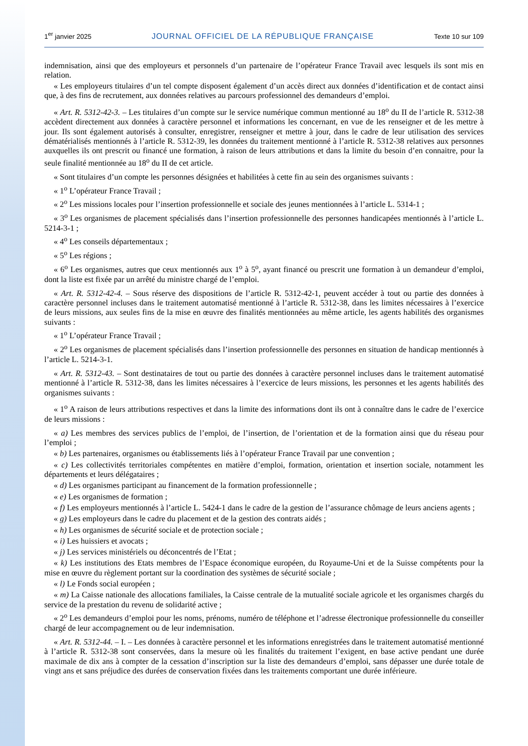1<sup>er</sup> janvier 2025 JOURNAL OFFICIEL DE LA RÉPUBLIQUE FRANÇAISE Texte 10 sur 109
indemnisation, ainsi que des employeurs et personnels d’un partenaire de l’opérateur France Travail avec lesquels ils sont mis en relation.
« Les employeurs titulaires d’un tel compte disposent également d’un accès direct aux données d’identification et de contact ainsi que, à des fins de recrutement, aux données relatives au parcours professionnel des demandeurs d’emploi.
« Art. R. 5312-42-3. – Les titulaires d’un compte sur le service numérique commun mentionné au 18<sup>o</sup> du II de l’article R. 5312-38 accèdent directement aux données à caractère personnel et informations les concernant, en vue de les renseigner et de les mettre à jour. Ils sont également autorisés à consulter, enregistrer, renseigner et mettre à jour, dans le cadre de leur utilisation des services dématérialisés mentionnés à l’article R. 5312-39, les données du traitement mentionné à l’article R. 5312-38 relatives aux personnes auxquelles ils ont prescrit ou financé une formation, à raison de leurs attributions et dans la limite du besoin d’en connaitre, pour la seule finalité mentionnée au 18<sup>o</sup> du II de cet article.
« Sont titulaires d’un compte les personnes désignées et habilitées à cette fin au sein des organismes suivants :
« 1<sup>o</sup> L’opérateur France Travail ;
« 2<sup>o</sup> Les missions locales pour l’insertion professionnelle et sociale des jeunes mentionnées à l’article L. 5314-1 ;
« 3<sup>o</sup> Les organismes de placement spécialisés dans l’insertion professionnelle des personnes handicapées mentionnés à l’article L. 5214-3-1 ;
« 4<sup>o</sup> Les conseils départementaux ;
« 5<sup>o</sup> Les régions ;
« 6<sup>o</sup> Les organismes, autres que ceux mentionnés aux 1<sup>o</sup> à 5<sup>o</sup>, ayant financé ou prescrit une formation à un demandeur d’emploi, dont la liste est fixée par un arrêté du ministre chargé de l’emploi.
« Art. R. 5312-42-4. – Sous réserve des dispositions de l’article R. 5312-42-1, peuvent accéder à tout ou partie des données à caractère personnel incluses dans le traitement automatisé mentionné à l’article R. 5312-38, dans les limites nécessaires à l’exercice de leurs missions, aux seules fins de la mise en œuvre des finalités mentionnées au même article, les agents habilités des organismes suivants :
« 1<sup>o</sup> L’opérateur France Travail ;
« 2<sup>o</sup> Les organismes de placement spécialisés dans l’insertion professionnelle des personnes en situation de handicap mentionnés à l’article L. 5214-3-1.
« Art. R. 5312-43. – Sont destinataires de tout ou partie des données à caractère personnel incluses dans le traitement automatisé mentionné à l’article R. 5312-38, dans les limites nécessaires à l’exercice de leurs missions, les personnes et les agents habilités des organismes suivants :
« 1<sup>o</sup> A raison de leurs attributions respectives et dans la limite des informations dont ils ont à connaître dans le cadre de l’exercice de leurs missions :
« a) Les membres des services publics de l’emploi, de l’insertion, de l’orientation et de la formation ainsi que du réseau pour l’emploi ;
« b) Les partenaires, organismes ou établissements liés à l’opérateur France Travail par une convention ;
« c) Les collectivités territoriales compétentes en matière d’emploi, formation, orientation et insertion sociale, notamment les départements et leurs délégataires ;
« d) Les organismes participant au financement de la formation professionnelle ;
« e) Les organismes de formation ;
« f) Les employeurs mentionnés à l’article L. 5424-1 dans le cadre de la gestion de l’assurance chômage de leurs anciens agents ;
« g) Les employeurs dans le cadre du placement et de la gestion des contrats aidés ;
« h) Les organismes de sécurité sociale et de protection sociale ;
« i) Les huissiers et avocats ;
« j) Les services ministériels ou déconcentrés de l’Etat ;
« k) Les institutions des Etats membres de l’Espace économique européen, du Royaume-Uni et de la Suisse compétents pour la mise en œuvre du règlement portant sur la coordination des systèmes de sécurité sociale ;
« l) Le Fonds social européen ;
« m) La Caisse nationale des allocations familiales, la Caisse centrale de la mutualité sociale agricole et les organismes chargés du service de la prestation du revenu de solidarité active ;
« 2<sup>o</sup> Les demandeurs d’emploi pour les noms, prénoms, numéro de téléphone et l’adresse électronique professionnelle du conseiller chargé de leur accompagnement ou de leur indemnisation.
« Art. R. 5312-44. – I. – Les données à caractère personnel et les informations enregistrées dans le traitement automatisé mentionné à l’article R. 5312-38 sont conservées, dans la mesure où les finalités du traitement l’exigent, en base active pendant une durée maximale de dix ans à compter de la cessation d’inscription sur la liste des demandeurs d’emploi, sans dépasser une durée totale de vingt ans et sans préjudice des durées de conservation fixées dans les traitements comportant une durée inférieure.